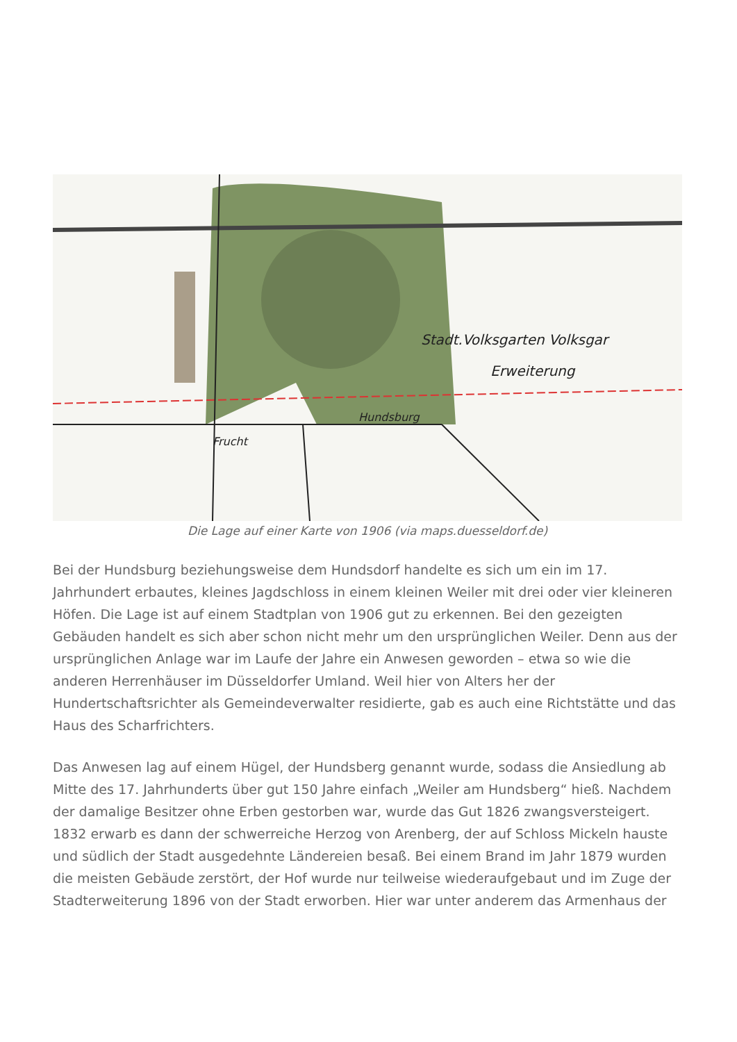Stadt.Volksgarten Volksgar
Erweiterung
Hundsburg
Frucht
Die Lage auf einer Karte von 1906 (via maps.duesseldorf.de)
Bei der Hundsburg beziehungsweise dem Hundsdorf handelte es sich um ein im 17. Jahrhundert erbautes, kleines Jagdschloss in einem kleinen Weiler mit drei oder vier kleineren Höfen. Die Lage ist auf einem Stadtplan von 1906 gut zu erkennen. Bei den gezeigten Gebäuden handelt es sich aber schon nicht mehr um den ursprünglichen Weiler. Denn aus der ursprünglichen Anlage war im Laufe der Jahre ein Anwesen geworden – etwa so wie die anderen Herrenhäuser im Düsseldorfer Umland. Weil hier von Alters her der Hundertschaftsrichter als Gemeindeverwalter residierte, gab es auch eine Richtstätte und das Haus des Scharfrichters.
Das Anwesen lag auf einem Hügel, der Hundsberg genannt wurde, sodass die Ansiedlung ab Mitte des 17. Jahrhunderts über gut 150 Jahre einfach „Weiler am Hundsberg“ hieß. Nachdem der damalige Besitzer ohne Erben gestorben war, wurde das Gut 1826 zwangsversteigert. 1832 erwarb es dann der schwerreiche Herzog von Arenberg, der auf Schloss Mickeln hauste und südlich der Stadt ausgedehnte Ländereien besaß. Bei einem Brand im Jahr 1879 wurden die meisten Gebäude zerstört, der Hof wurde nur teilweise wiederaufgebaut und im Zuge der Stadterweiterung 1896 von der Stadt erworben. Hier war unter anderem das Armenhaus der